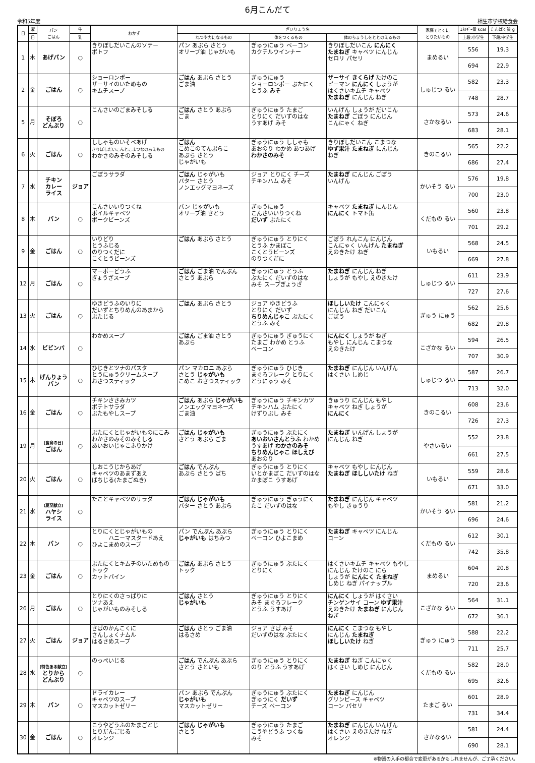6月こんだて
令和5年度 相生市学校給食会
| 日 | 曜 | パン ごはん | 牛 | おかず | ざいりょう名 | | | 家庭でとくに とりたいもの | ｴﾈﾙｷﾞｰ量 kcal | たんぱく質 g |
| --- | --- | --- | --- | --- | --- | --- | --- | --- | --- | --- |
| | 日 | | 乳 | | ねつやカになるもの | 体をつくるもの | 体のちょうしをととのえるもの | | 上段:小学生 | 下段:中学生 |
| 1 | 木 | あげパン | ○ | きりぼしだいこんのソテー ポトフ | パン あぶら さとう オリーブ油 じゃがいも | ぎゅうにゅう ベーコン カクテルウインナー | きりぼしだいこん にんにく たまねぎ キャベツ にんじん セロリ パセリ | まめるい | 556 | 19.3 |
| | | | | | | | | | 694 | 22.9 |
| 2 | 金 | ごはん | ○ | ショーロンポー ザーサイのいためもの キムチスープ | ごはん あぶら さとう ごま油 | ぎゅうにゅう ショーロンポー ぶたにく とうふ みそ | ザーサイ きくらげ たけのこ ピーマン にんにく しょうが はくさいキムチ キャベツ たまねぎ にんじん ねぎ | しゅじつ るい | 582 | 23.3 |
| | | | | | | | | | 748 | 28.7 |
| 5 | 月 | そぼろ どんぶり | ○ | こんさいのごまみそしる | ごはん さとう あぶら ごま | ぎゅうにゅう たまご とりにく だいずのはな うすあげ みそ | いんげん しょうが だいこん たまねぎ ごぼう にんじん こんにゃく ねぎ | さかなるい | 573 | 24.6 |
| | | | | | | | | | 683 | 28.1 |
| 6 | 火 | ごはん | ○ | ししゃものいそべあげ きりぼしだいこんとこまつなのあえもの わかさのみそのみそしる | ごはん こめこのてんぷらこ あぶら さとう じゃがいも | ぎゅうにゅう ししゃも あおのり わかめ あつあげ わかさのみそ | きりぼしだいこん こまつな ゆず果汁 たまねぎ にんじん ねぎ | きのこるい | 565 | 22.2 |
| | | | | | | | | | 686 | 27.4 |
| 7 | 水 | チキン カレー ライス | ジョア | ごぼうサラダ | ごはん じゃがいも バター さとう ノンエッグマヨネーズ | ジョア とりにく チーズ チキンハム みそ | たまねぎ にんじん ごぼう いんげん | かいそう るい | 576 | 19.8 |
| | | | | | | | | | 700 | 23.0 |
| 8 | 木 | パン | ○ | こんさいいりつくね ボイルキャベツ ポークビーンズ | パン じゃがいも オリーブ油 さとう | ぎゅうにゅう こんさいいりつくね だいず ぶたにく | キャベツ たまねぎ にんじん にんにく トマト缶 | くだもの るい | 560 | 23.8 |
| | | | | | | | | | 701 | 29.2 |
| 9 | 金 | ごはん | ○ | いりどり とうふじる のりつくだに こくとうビーンズ | ごはん あぶら さとう | ぎゅうにゅう とりにく とうふ かまぼこ こくとうビーンズ のりつくだに | ごぼう れんこん にんじん こんにゃく いんげん たまねぎ えのきたけ ねぎ | いもるい | 568 | 24.5 |
| | | | | | | | | | 669 | 27.8 |
| 12 | 月 | ごはん | ○ | マーボーどうふ ぎょうざスープ | ごはん ごま油 でんぷん さとう あぶら | ぎゅうにゅう とうふ ぶたにく だいずのはな みそ スープぎょうざ | たまねぎ にんじん ねぎ しょうが もやし えのきたけ | しゅじつ るい | 611 | 23.9 |
| | | | | | | | | | 727 | 27.6 |
| 13 | 火 | ごはん | ○ | ゆきどうふのいりに だいずとちりめんのあまから ぶたじる | ごはん あぶら さとう | ジョア ゆきどうふ とりにく だいず ちりめんじゃこ ぶたにく とうふ みそ | ほししいたけ こんにゃく にんじん ねぎ だいこん ごぼう | ぎゅう にゅう | 562 | 25.6 |
| | | | | | | | | | 682 | 29.8 |
| 14 | 水 | ビビンバ | ○ | わかめスープ | ごはん ごま油 さとう あぶら | ぎゅうにゅう ぎゅうにく たまご わかめ とうふ ベーコン | にんにく しょうが ねぎ もやし にんじん こまつな えのきたけ | こざかな るい | 594 | 26.5 |
| | | | | | | | | | 707 | 30.9 |
| 15 | 木 | げんりょう パン | ○ | ひじきとツナのパスタ とうにゅうクリームスープ おさつスティック | パン マカロニ あぶら さとう じゃがいも こめこ おさつスティック | ぎゅうにゅう ひじき まぐろフレーク とりにく とうにゅう みそ | たまねぎ にんじん いんげん はくさい しめじ | しゅじつ るい | 587 | 26.7 |
| | | | | | | | | | 713 | 32.0 |
| 16 | 金 | ごはん | ○ | チキンささみカツ ポテトサラダ ぶたもやしスープ | ごはん あぶら じゃがいも ノンエッグマヨネーズ ごま油 | ぎゅうにゅう チキンカツ チキンハム ぶたにく けずりぶし みそ | きゅうり にんじん もやし キャベツ ねぎ しょうが にんにく | きのこるい | 608 | 23.6 |
| | | | | | | | | | 726 | 27.3 |
| 19 | 月 | (食育の日) ごはん | ○ | ぶたにくとじゃがいものにこみ わかさのみそのみそしる あいおいじゃこふりかけ | ごはん じゃがいも さとう あぶら ごま | ぎゅうにゅう ぶたにく あいおいさんとうふ わかめ うすあげ わかさのみそ ちりめんじゃこ ほしえび あおのり | たまねぎ いんげん しょうが にんじん ねぎ | やさいるい | 552 | 23.8 |
| | | | | | | | | | 661 | 27.5 |
| 20 | 火 | ごはん | ○ | しおこうじからあげ キャベツのあまずあえ ばちじる(たまごぬき) | ごはん でんぷん あぶら さとう ばち | ぎゅうにゅう とりにく いとかまぼこ だいずのはな かまぼこ うすあげ | キャベツ もやし にんじん たまねぎ ほししいたけ ねぎ | いもるい | 559 | 28.6 |
| | | | | | | | | | 671 | 33.0 |
| 21 | 水 | (夏至献立) ハヤシ ライス | ○ | たことキャベツのサラダ | ごはん じゃがいも バター さとう あぶら | ぎゅうにゅう ぎゅうにく たこ だいずのはな | たまねぎ にんじん キャベツ もやし きゅうり | かいそう るい | 581 | 21.2 |
| | | | | | | | | | 696 | 24.6 |
| 22 | 木 | パン | ○ | とりにくとじゃがいもの ハニーマスタードあえ ひよこまめのスープ | パン でんぷん あぶら じゃがいも はちみつ | ぎゅうにゅう とりにく ベーコン ひよこまめ | たまねぎ キャベツ にんじん コーン | くだもの るい | 612 | 30.1 |
| | | | | | | | | | 742 | 35.8 |
| 23 | 金 | ごはん | ○ | ぶたにくとキムチのいためもの トック カットパイン | ごはん あぶら さとう トック | ぎゅうにゅう ぶたにく とりにく | はくさいキムチ キャベツ もやし にんじん たけのこ にら しょうが にんにく たまねぎ しめじ ねぎ パイナップル | まめるい | 604 | 20.8 |
| | | | | | | | | | 720 | 23.6 |
| 26 | 月 | ごはん | ○ | とりにくのさっぱりに ツナあえ じゃがいものみそしる | ごはん さとう じゃがいも | ぎゅうにゅう とりにく みそ まぐろフレーク とうふ うすあげ | にんにく しょうが はくさい チンゲンサイ コーン ゆず果汁 えのきたけ たまねぎ にんじん ねぎ | こざかな るい | 564 | 31.1 |
| | | | | | | | | | 672 | 36.1 |
| 27 | 火 | ごはん | ジョア | さばのかんこくに さんしょくナムル はるさめスープ | ごはん さとう ごま油 はるさめ | ジョア さば みそ だいずのはな ぶたにく | にんにく こまつな もやし にんじん たまねぎ ほししいたけ ねぎ | ぎゅう にゅう | 588 | 22.2 |
| | | | | | | | | | 711 | 25.7 |
| 28 | 水 | (特色ある献立) とりから どんぶり | ○ | のっぺいじる | ごはん でんぷん あぶら さとう さといも | ぎゅうにゅう とりにく のり とうふ うすあげ | たまねぎ ねぎ こんにゃく はくさい しめじ にんじん | くだもの るい | 582 | 28.0 |
| | | | | | | | | | 695 | 32.6 |
| 29 | 木 | パン | ○ | ドライカレー キャベツのスープ マスカットゼリー | パン あぶら でんぷん じゃがいも マスカットゼリー | ぎゅうにゅう ぶたにく ぎゅうにく だいず チーズ ベーコン | たまねぎ にんじん グリンピース キャベツ コーン パセリ | たまご るい | 601 | 28.9 |
| | | | | | | | | | 731 | 34.4 |
| 30 | 金 | ごはん | ○ | こうやどうふのたまごとじ とりだんごじる オレンジ | ごはん じゃがいも さとう | ぎゅうにゅう たまご こうやどうふ つくね みそ | たまねぎ にんじん いんげん はくさい えのきたけ ねぎ オレンジ | さかなるい | 581 | 24.4 |
| | | | | | | | | | 690 | 28.1 |
※物資の入手の都合で変更があるかもしれませんが、ご了承ください。